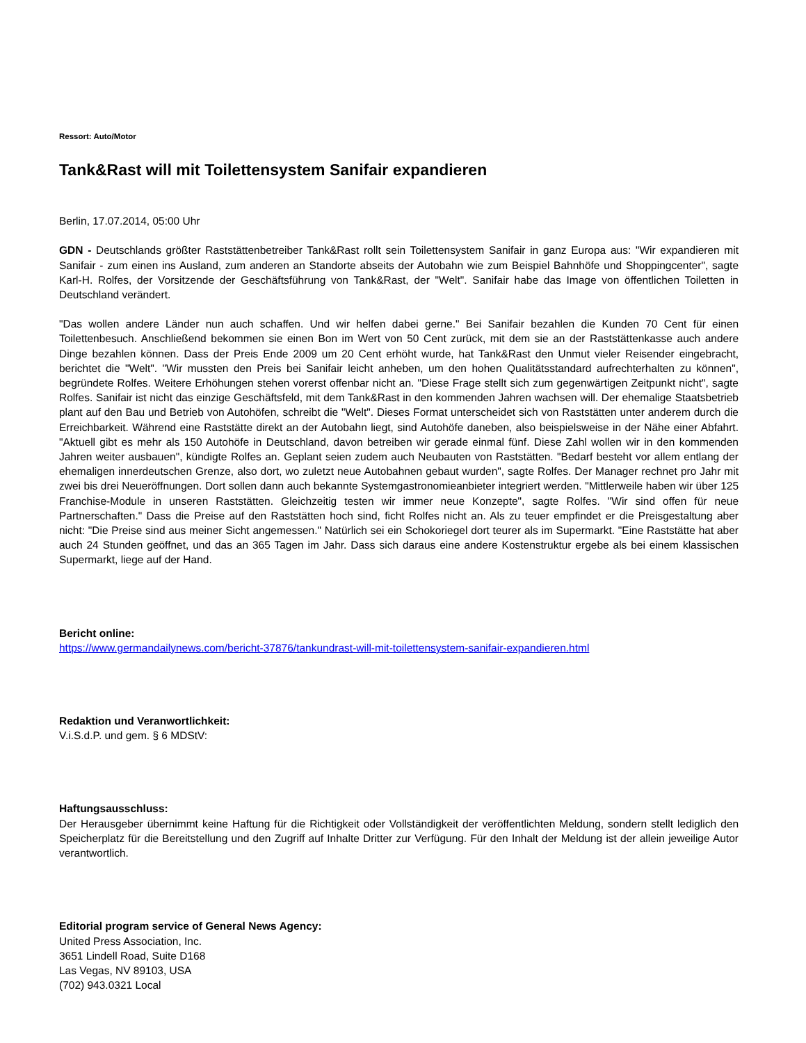Ressort: Auto/Motor
Tank&Rast will mit Toilettensystem Sanifair expandieren
Berlin, 17.07.2014, 05:00 Uhr
GDN - Deutschlands größter Raststättenbetreiber Tank&Rast rollt sein Toilettensystem Sanifair in ganz Europa aus: "Wir expandieren mit Sanifair - zum einen ins Ausland, zum anderen an Standorte abseits der Autobahn wie zum Beispiel Bahnhöfe und Shoppingcenter", sagte Karl-H. Rolfes, der Vorsitzende der Geschäftsführung von Tank&Rast, der "Welt". Sanifair habe das Image von öffentlichen Toiletten in Deutschland verändert.
"Das wollen andere Länder nun auch schaffen. Und wir helfen dabei gerne." Bei Sanifair bezahlen die Kunden 70 Cent für einen Toilettenbesuch. Anschließend bekommen sie einen Bon im Wert von 50 Cent zurück, mit dem sie an der Raststättenkasse auch andere Dinge bezahlen können. Dass der Preis Ende 2009 um 20 Cent erhöht wurde, hat Tank&Rast den Unmut vieler Reisender eingebracht, berichtet die "Welt". "Wir mussten den Preis bei Sanifair leicht anheben, um den hohen Qualitätsstandard aufrechterhalten zu können", begründete Rolfes. Weitere Erhöhungen stehen vorerst offenbar nicht an. "Diese Frage stellt sich zum gegenwärtigen Zeitpunkt nicht", sagte Rolfes. Sanifair ist nicht das einzige Geschäftsfeld, mit dem Tank&Rast in den kommenden Jahren wachsen will. Der ehemalige Staatsbetrieb plant auf den Bau und Betrieb von Autohöfen, schreibt die "Welt". Dieses Format unterscheidet sich von Raststätten unter anderem durch die Erreichbarkeit. Während eine Raststätte direkt an der Autobahn liegt, sind Autohöfe daneben, also beispielsweise in der Nähe einer Abfahrt. "Aktuell gibt es mehr als 150 Autohöfe in Deutschland, davon betreiben wir gerade einmal fünf. Diese Zahl wollen wir in den kommenden Jahren weiter ausbauen", kündigte Rolfes an. Geplant seien zudem auch Neubauten von Raststätten. "Bedarf besteht vor allem entlang der ehemaligen innerdeutschen Grenze, also dort, wo zuletzt neue Autobahnen gebaut wurden", sagte Rolfes. Der Manager rechnet pro Jahr mit zwei bis drei Neueröffnungen. Dort sollen dann auch bekannte Systemgastronomieanbieter integriert werden. "Mittlerweile haben wir über 125 Franchise-Module in unseren Raststätten. Gleichzeitig testen wir immer neue Konzepte", sagte Rolfes. "Wir sind offen für neue Partnerschaften." Dass die Preise auf den Raststätten hoch sind, ficht Rolfes nicht an. Als zu teuer empfindet er die Preisgestaltung aber nicht: "Die Preise sind aus meiner Sicht angemessen." Natürlich sei ein Schokoriegel dort teurer als im Supermarkt. "Eine Raststätte hat aber auch 24 Stunden geöffnet, und das an 365 Tagen im Jahr. Dass sich daraus eine andere Kostenstruktur ergebe als bei einem klassischen Supermarkt, liege auf der Hand.
Bericht online:
https://www.germandailynews.com/bericht-37876/tankundrast-will-mit-toilettensystem-sanifair-expandieren.html
Redaktion und Veranwortlichkeit:
V.i.S.d.P. und gem. § 6 MDStV:
Haftungsausschluss:
Der Herausgeber übernimmt keine Haftung für die Richtigkeit oder Vollständigkeit der veröffentlichten Meldung, sondern stellt lediglich den Speicherplatz für die Bereitstellung und den Zugriff auf Inhalte Dritter zur Verfügung. Für den Inhalt der Meldung ist der allein jeweilige Autor verantwortlich.
Editorial program service of General News Agency:
United Press Association, Inc.
3651 Lindell Road, Suite D168
Las Vegas, NV 89103, USA
(702) 943.0321 Local